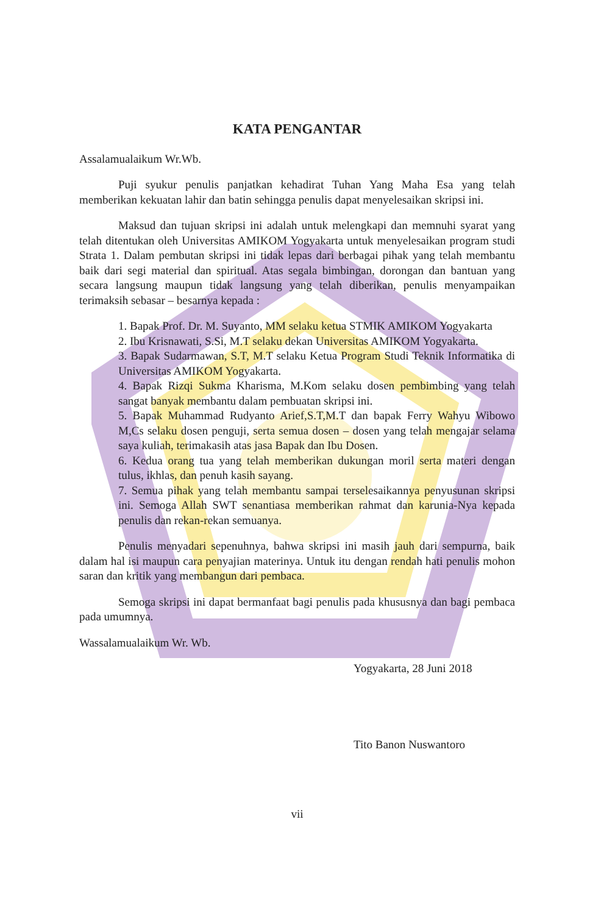KATA PENGANTAR
Assalamualaikum Wr.Wb.
Puji syukur penulis panjatkan kehadirat Tuhan Yang Maha Esa yang telah memberikan kekuatan lahir dan batin sehingga penulis dapat menyelesaikan skripsi ini.
Maksud dan tujuan skripsi ini adalah untuk melengkapi dan memnuhi syarat yang telah ditentukan oleh Universitas AMIKOM Yogyakarta untuk menyelesaikan program studi Strata 1. Dalam pembutan skripsi ini tidak lepas dari berbagai pihak yang telah membantu baik dari segi material dan spiritual. Atas segala bimbingan, dorongan dan bantuan yang secara langsung maupun tidak langsung yang telah diberikan, penulis menyampaikan terimaksih sebasar – besarnya kepada :
1. Bapak Prof. Dr. M. Suyanto, MM selaku ketua STMIK AMIKOM Yogyakarta
2. Ibu Krisnawati, S.Si, M.T selaku dekan Universitas AMIKOM Yogyakarta.
3. Bapak Sudarmawan, S.T, M.T selaku Ketua Program Studi Teknik Informatika di Universitas AMIKOM Yogyakarta.
4. Bapak Rizqi Sukma Kharisma, M.Kom selaku dosen pembimbing yang telah sangat banyak membantu dalam pembuatan skripsi ini.
5. Bapak Muhammad Rudyanto Arief,S.T,M.T dan bapak Ferry Wahyu Wibowo M,Cs selaku dosen penguji, serta semua dosen – dosen yang telah mengajar selama saya kuliah, terimakasih atas jasa Bapak dan Ibu Dosen.
6. Kedua orang tua yang telah memberikan dukungan moril serta materi dengan tulus, ikhlas, dan penuh kasih sayang.
7. Semua pihak yang telah membantu sampai terselesaikannya penyusunan skripsi ini. Semoga Allah SWT senantiasa memberikan rahmat dan karunia-Nya kepada penulis dan rekan-rekan semuanya.
Penulis menyadari sepenuhnya, bahwa skripsi ini masih jauh dari sempurna, baik dalam hal isi maupun cara penyajian materinya. Untuk itu dengan rendah hati penulis mohon saran dan kritik yang membangun dari pembaca.
Semoga skripsi ini dapat bermanfaat bagi penulis pada khususnya dan bagi pembaca pada umumnya.
Wassalamualaikum Wr. Wb.
Yogyakarta, 28 Juni 2018
Tito Banon Nuswantoro
vii